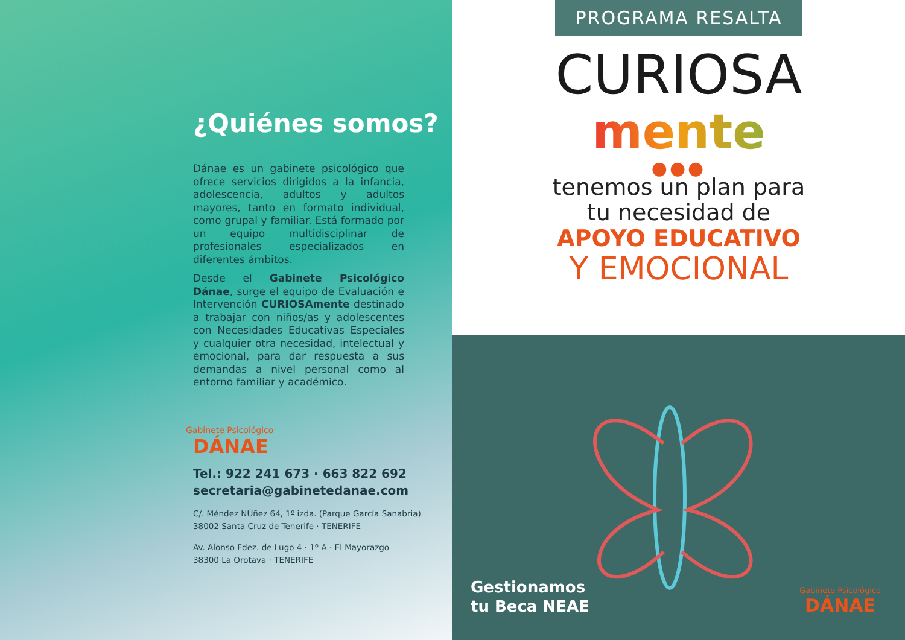¿Quiénes somos?
Dánae es un gabinete psicológico que ofrece servicios dirigidos a la infancia, adolescencia, adultos y adultos mayores, tanto en formato individual, como grupal y familiar. Está formado por un equipo multidisciplinar de profesionales especializados en diferentes ámbitos.
Desde el Gabinete Psicológico Dánae, surge el equipo de Evaluación e Intervención CURIOSAmente destinado a trabajar con niños/as y adolescentes con Necesidades Educativas Especiales y cualquier otra necesidad, intelectual y emocional, para dar respuesta a sus demandas a nivel personal como al entorno familiar y académico.
Gabinete Psicológico
DÁNAE
Tel.: 922 241 673 · 663 822 692
secretaria@gabinetedanae.com
C/. Méndez NÚñez 64, 1º izda. (Parque García Sanabria)
38002 Santa Cruz de Tenerife · TENERIFE
Av. Alonso Fdez. de Lugo 4 · 1º A · El Mayorazgo
38300 La Orotava · TENERIFE
PROGRAMA RESALTA
CURIOSA
mente
●●●
tenemos un plan para
tu necesidad de
APOYO EDUCATIVO
Y EMOCIONAL
Gestionamos
tu Beca NEAE
Gabinete Psicológico
DÁNAE